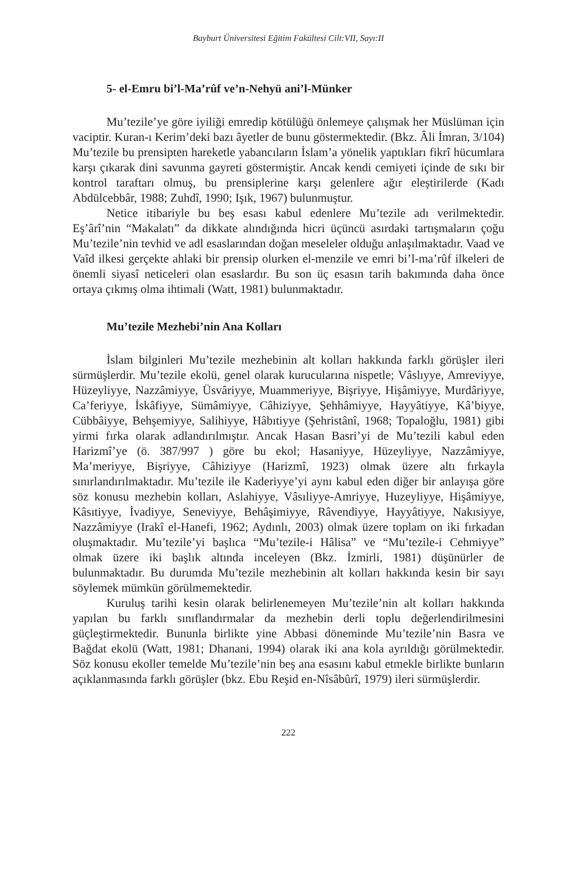Bayburt Üniversitesi Eğitim Fakültesi Cilt:VII, Sayı:II
5- el-Emru bi’l-Ma’rûf ve’n-Nehyü ani’l-Münker
Mu’tezile’ye göre iyiliği emredip kötülüğü önlemeye çalışmak her Müslüman için vaciptir. Kuran-ı Kerim’deki bazı âyetler de bunu göstermektedir. (Bkz. Âli İmran, 3/104) Mu’tezile bu prensipten hareketle yabancıların İslam’a yönelik yaptıkları fikrî hücumlara karşı çıkarak dini savunma gayreti göstermiştir. Ancak kendi cemiyeti içinde de sıkı bir kontrol taraftarı olmuş, bu prensiplerine karşı gelenlere ağır eleştirilerde (Kadı Abdülcebbâr, 1988; Zuhdî, 1990; Işık, 1967) bulunmuştur.
Netice itibariyle bu beş esası kabul edenlere Mu’tezile adı verilmektedir. Eş’ârî’nin “Makalatı” da dikkate alındığında hicri üçüncü asırdaki tartışmaların çoğu Mu’tezile’nin tevhid ve adl esaslarından doğan meseleler olduğu anlaşılmaktadır. Vaad ve Vaîd ilkesi gerçekte ahlaki bir prensip olurken el-menzile ve emri bi’l-ma’rûf ilkeleri de önemli siyasî neticeleri olan esaslardır. Bu son üç esasın tarih bakımında daha önce ortaya çıkmış olma ihtimali (Watt, 1981) bulunmaktadır.
Mu’tezile Mezhebi’nin Ana Kolları
İslam bilginleri Mu’tezile mezhebinin alt kolları hakkında farklı görüşler ileri sürmüşlerdir. Mu’tezile ekolü, genel olarak kurucularına nispetle; Vâslıyye, Amreviyye, Hüzeyliyye, Nazzâmiyye, Üsvâriyye, Muammeriyye, Bişriyye, Hişâmiyye, Murdâriyye, Ca’feriyye, İskâfiyye, Sümâmiyye, Câhiziyye, Şehhâmiyye, Hayyâtiyye, Kâ’biyye, Cübbâiyye, Behşemiyye, Salihiyye, Hâbıtiyye (Şehristânî, 1968; Topaloğlu, 1981) gibi yirmi fırka olarak adlandırılmıştır. Ancak Hasan Basri’yi de Mu’tezili kabul eden Harizmî’ye (ö. 387/997 ) göre bu ekol; Hasaniyye, Hüzeyliyye, Nazzâmiyye, Ma’meriyye, Bişriyye, Câhiziyye (Harizmî, 1923) olmak üzere altı fırkayla sınırlandırılmaktadır. Mu’tezile ile Kaderiyye’yi aynı kabul eden diğer bir anlayışa göre söz konusu mezhebin kolları, Aslahiyye, Vâsıliyye-Amriyye, Huzeyliyye, Hişâmiyye, Kâsıtiyye, İvadiyye, Seneviyye, Behâşimiyye, Râvendiyye, Hayyâtiyye, Nakısiyye, Nazzâmiyye (Irakî el-Hanefi, 1962; Aydınlı, 2003) olmak üzere toplam on iki fırkadan oluşmaktadır. Mu’tezile’yi başlıca “Mu’tezile-i Hâlisa” ve “Mu’tezile-i Cehmiyye” olmak üzere iki başlık altında inceleyen (Bkz. İzmirli, 1981) düşünürler de bulunmaktadır. Bu durumda Mu’tezile mezhebinin alt kolları hakkında kesin bir sayı söylemek mümkün görülmemektedir.
Kuruluş tarihi kesin olarak belirlenemeyen Mu’tezile’nin alt kolları hakkında yapılan bu farklı sınıflandırmalar da mezhebin derli toplu değerlendirilmesini güçleştirmektedir. Bununla birlikte yine Abbasi döneminde Mu’tezile’nin Basra ve Bağdat ekolü (Watt, 1981; Dhanani, 1994) olarak iki ana kola ayrıldığı görülmektedir. Söz konusu ekoller temelde Mu’tezile’nin beş ana esasını kabul etmekle birlikte bunların açıklanmasında farklı görüşler (bkz. Ebu Reşid en-Nîsâbûrî, 1979) ileri sürmüşlerdir.
222